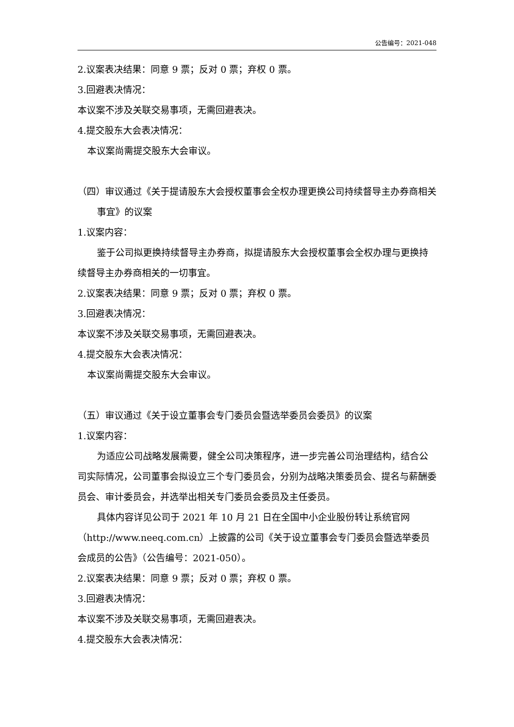公告编号：2021-048
2.议案表决结果：同意 9 票；反对 0 票；弃权 0 票。
3.回避表决情况：
本议案不涉及关联交易事项，无需回避表决。
4.提交股东大会表决情况：
本议案尚需提交股东大会审议。
（四）审议通过《关于提请股东大会授权董事会全权办理更换公司持续督导主办券商相关事宜》的议案
1.议案内容：
鉴于公司拟更换持续督导主办券商，拟提请股东大会授权董事会全权办理与更换持续督导主办券商相关的一切事宜。
2.议案表决结果：同意 9 票；反对 0 票；弃权 0 票。
3.回避表决情况：
本议案不涉及关联交易事项，无需回避表决。
4.提交股东大会表决情况：
本议案尚需提交股东大会审议。
（五）审议通过《关于设立董事会专门委员会暨选举委员会委员》的议案
1.议案内容：
为适应公司战略发展需要，健全公司决策程序，进一步完善公司治理结构，结合公司实际情况，公司董事会拟设立三个专门委员会，分别为战略决策委员会、提名与薪酬委员会、审计委员会，并选举出相关专门委员会委员及主任委员。
具体内容详见公司于 2021 年 10 月 21 日在全国中小企业股份转让系统官网（http://www.neeq.com.cn）上披露的公司《关于设立董事会专门委员会暨选举委员会成员的公告》（公告编号：2021-050）。
2.议案表决结果：同意 9 票；反对 0 票；弃权 0 票。
3.回避表决情况：
本议案不涉及关联交易事项，无需回避表决。
4.提交股东大会表决情况：